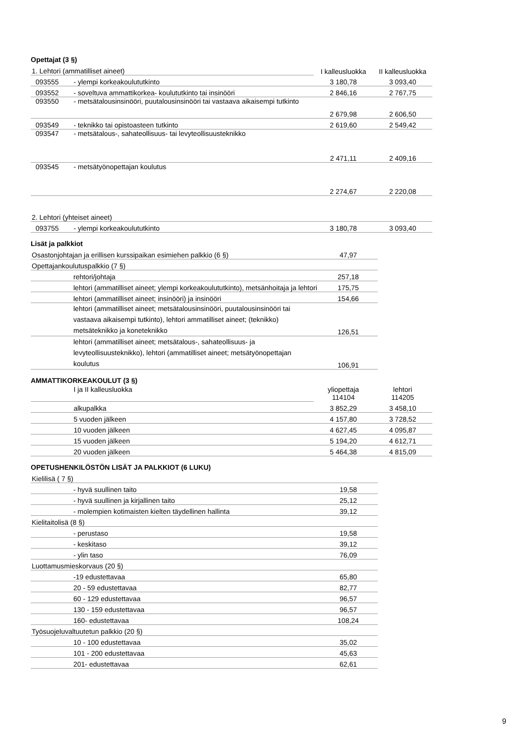Opettajat (3 §)
| 1. Lehtori (ammatilliset aineet) | | I kalleusluokka | II kalleusluokka |
| 093555 | - ylempi korkeakoulututkinto | 3 180,78 | 3 093,40 |
| 093552 | - soveltuva ammattikorkea- koulututkinto tai insinööri | 2 846,16 | 2 767,75 |
| 093550 | - metsätalousinsinööri, puutalousinsinööri tai vastaava aikaisempi tutkinto | 2 679,98 | 2 606,50 |
| 093549 | - teknikko tai opistoasteen tutkinto | 2 619,60 | 2 549,42 |
| 093547 | - metsätalous-, sahateollisuus- tai levyteollisuusteknikko | 2 471,11 | 2 409,16 |
| 093545 | - metsätyönopettajan koulutus | 2 274,67 | 2 220,08 |
| 2. Lehtori (yhteiset aineet) | | | |
| 093755 | - ylempi korkeakoulututkinto | 3 180,78 | 3 093,40 |
Lisät ja palkkiot
| Osastonjohtajan ja erillisen kurssipaikan esimiehen palkkio (6 §) | | 47,97 |
| Opettajankoulutuspalkkio (7 §) | | |
| | rehtori/johtaja | 257,18 |
| | lehtori (ammatilliset aineet; ylempi korkeakoulututkinto), metsänhoitaja ja lehtori | 175,75 |
| | lehtori (ammatilliset aineet; insinööri) ja insinööri | 154,66 |
| | lehtori (ammatilliset aineet; metsätalousinsinööri, puutalousinsinööri tai vastaava aikaisempi tutkinto), lehtori ammatilliset aineet; (teknikko) metsäteknikko ja koneteknikko | 126,51 |
| | lehtori (ammatilliset aineet; metsätalous-, sahateollisuus- ja levyteollisuusteknikko), lehtori (ammatilliset aineet; metsätyönopettajan koulutus | 106,91 |
AMMATTIKORKEAKOULUT (3 §)
| | I ja II kalleusluokka | yliopettaja 114104 | lehtori 114205 |
| | alkupalkka | 3 852,29 | 3 458,10 |
| | 5 vuoden jälkeen | 4 157,80 | 3 728,52 |
| | 10 vuoden jälkeen | 4 627,45 | 4 095,87 |
| | 15 vuoden jälkeen | 5 194,20 | 4 612,71 |
| | 20 vuoden jälkeen | 5 464,38 | 4 815,09 |
OPETUSHENKILÖSTÖN LISÄT JA PALKKIOT (6 LUKU)
| Kielilisä ( 7 §) | | |
| | - hyvä suullinen taito | 19,58 |
| | - hyvä suullinen ja kirjallinen taito | 25,12 |
| | - molempien kotimaisten kielten täydellinen hallinta | 39,12 |
| Kielitaitolisä (8 §) | | |
| | - perustaso | 19,58 |
| | - keskitaso | 39,12 |
| | - ylin taso | 76,09 |
| Luottamusmieskorvaus (20 §) | | |
| | -19 edustettavaa | 65,80 |
| | 20 - 59 edustettavaa | 82,77 |
| | 60 - 129 edustettavaa | 96,57 |
| | 130 - 159 edustettavaa | 96,57 |
| | 160- edustettavaa | 108,24 |
| Työsuojeluvaltuutetun palkkio (20 §) | | |
| | 10 - 100 edustettavaa | 35,02 |
| | 101 - 200 edustettavaa | 45,63 |
| | 201- edustettavaa | 62,61 |
9